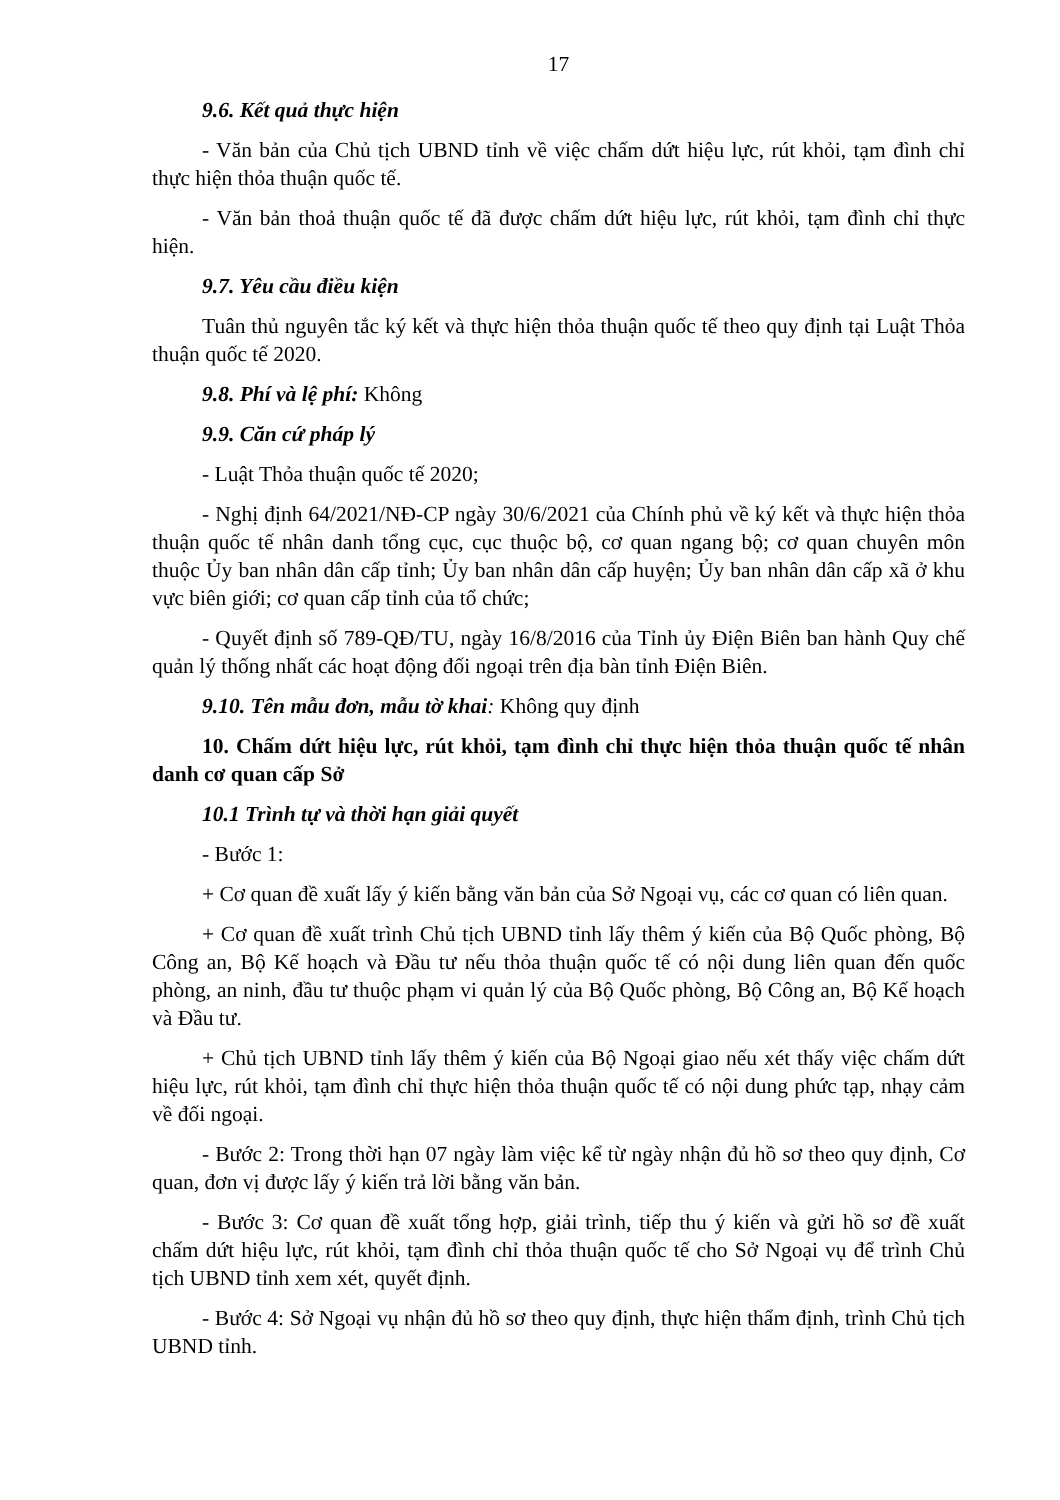17
9.6. Kết quả thực hiện
- Văn bản của Chủ tịch UBND tỉnh về việc chấm dứt hiệu lực, rút khỏi, tạm đình chỉ thực hiện thỏa thuận quốc tế.
- Văn bản thoả thuận quốc tế đã được chấm dứt hiệu lực, rút khỏi, tạm đình chỉ thực hiện.
9.7. Yêu cầu điều kiện
Tuân thủ nguyên tắc ký kết và thực hiện thỏa thuận quốc tế theo quy định tại Luật Thỏa thuận quốc tế 2020.
9.8. Phí và lệ phí: Không
9.9. Căn cứ pháp lý
- Luật Thỏa thuận quốc tế 2020;
- Nghị định 64/2021/NĐ-CP ngày 30/6/2021 của Chính phủ về ký kết và thực hiện thỏa thuận quốc tế nhân danh tổng cục, cục thuộc bộ, cơ quan ngang bộ; cơ quan chuyên môn thuộc Ủy ban nhân dân cấp tỉnh; Ủy ban nhân dân cấp huyện; Ủy ban nhân dân cấp xã ở khu vực biên giới; cơ quan cấp tỉnh của tổ chức;
- Quyết định số 789-QĐ/TU, ngày 16/8/2016 của Tỉnh ủy Điện Biên ban hành Quy chế quản lý thống nhất các hoạt động đối ngoại trên địa bàn tỉnh Điện Biên.
9.10. Tên mẫu đơn, mẫu tờ khai: Không quy định
10. Chấm dứt hiệu lực, rút khỏi, tạm đình chỉ thực hiện thỏa thuận quốc tế nhân danh cơ quan cấp Sở
10.1 Trình tự và thời hạn giải quyết
- Bước 1:
+ Cơ quan đề xuất lấy ý kiến bằng văn bản của Sở Ngoại vụ, các cơ quan có liên quan.
+ Cơ quan đề xuất trình Chủ tịch UBND tỉnh lấy thêm ý kiến của Bộ Quốc phòng, Bộ Công an, Bộ Kế hoạch và Đầu tư nếu thỏa thuận quốc tế có nội dung liên quan đến quốc phòng, an ninh, đầu tư thuộc phạm vi quản lý của Bộ Quốc phòng, Bộ Công an, Bộ Kế hoạch và Đầu tư.
+ Chủ tịch UBND tỉnh lấy thêm ý kiến của Bộ Ngoại giao nếu xét thấy việc chấm dứt hiệu lực, rút khỏi, tạm đình chỉ thực hiện thỏa thuận quốc tế có nội dung phức tạp, nhạy cảm về đối ngoại.
- Bước 2: Trong thời hạn 07 ngày làm việc kể từ ngày nhận đủ hồ sơ theo quy định, Cơ quan, đơn vị được lấy ý kiến trả lời bằng văn bản.
- Bước 3: Cơ quan đề xuất tổng hợp, giải trình, tiếp thu ý kiến và gửi hồ sơ đề xuất chấm dứt hiệu lực, rút khỏi, tạm đình chỉ thỏa thuận quốc tế cho Sở Ngoại vụ để trình Chủ tịch UBND tỉnh xem xét, quyết định.
- Bước 4: Sở Ngoại vụ nhận đủ hồ sơ theo quy định, thực hiện thẩm định, trình Chủ tịch UBND tỉnh.